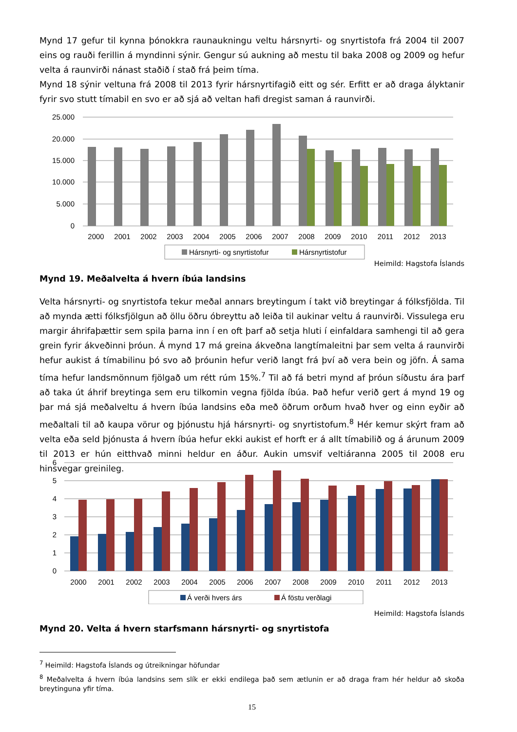Mynd 17 gefur til kynna þónokkra raunaukningu veltu hársnyrti- og snyrtistofa frá 2004 til 2007 eins og rauði ferillin á myndinni sýnir. Gengur sú aukning að mestu til baka 2008 og 2009 og hefur velta á raunvirði nánast staðið í stað frá þeim tíma.
Mynd 18 sýnir veltuna frá 2008 til 2013 fyrir hársnyrtifagið eitt og sér. Erfitt er að draga ályktanir fyrir svo stutt tímabil en svo er að sjá að veltan hafi dregist saman á raunvirði.
25.000
20.000
15.000
10.000
5.000
0
2000
2001
2002
2003
2004
2005
2006
2007
2008
2009
2010
2011
2012
2013
Hársnyrti- og snyrtistofur
Hársnyrtistofur
Heimild: Hagstofa Íslands
Mynd 19. Meðalvelta á hvern íbúa landsins
Velta hársnyrti- og snyrtistofa tekur meðal annars breytingum í takt við breytingar á fólksfjölda. Til að mynda ætti fólksfjölgun að öllu öðru óbreyttu að leiða til aukinar veltu á raunvirði. Vissulega eru margir áhrifaþættir sem spila þarna inn í en oft þarf að setja hluti í einfaldara samhengi til að gera grein fyrir ákveðinni þróun. Á mynd 17 má greina ákveðna langtímaleitni þar sem velta á raunvirði hefur aukist á tímabilinu þó svo að þróunin hefur verið langt frá því að vera bein og jöfn. Á sama tíma hefur landsmönnum fjölgað um rétt rúm 15%.<sup>7</sup> Til að fá betri mynd af þróun síðustu ára þarf að taka út áhrif breytinga sem eru tilkomin vegna fjölda íbúa. Það hefur verið gert á mynd 19 og þar má sjá meðalveltu á hvern íbúa landsins eða með öðrum orðum hvað hver og einn eyðir að meðaltali til að kaupa vörur og þjónustu hjá hársnyrti- og snyrtistofum.<sup>8</sup> Hér kemur skýrt fram að velta eða seld þjónusta á hvern íbúa hefur ekki aukist ef horft er á allt tímabilið og á árunum 2009 til 2013 er hún eitthvað minni heldur en áður. Aukin umsvif veltiáranna 2005 til 2008 eru hinsvegar greinileg.
6
5
4
3
2
1
0
2000
2001
2002
2003
2004
2005
2006
2007
2008
2009
2010
2011
2012
2013
Á verði hvers árs
Á föstu verðlagi
Heimild: Hagstofa Íslands
Mynd 20. Velta á hvern starfsmann hársnyrti- og snyrtistofa
<sup>7</sup> Heimild: Hagstofa Íslands og útreikningar höfundar
<sup>8</sup> Meðalvelta á hvern íbúa landsins sem slík er ekki endilega það sem ætlunin er að draga fram hér heldur að skoða breytinguna yfir tíma.
15